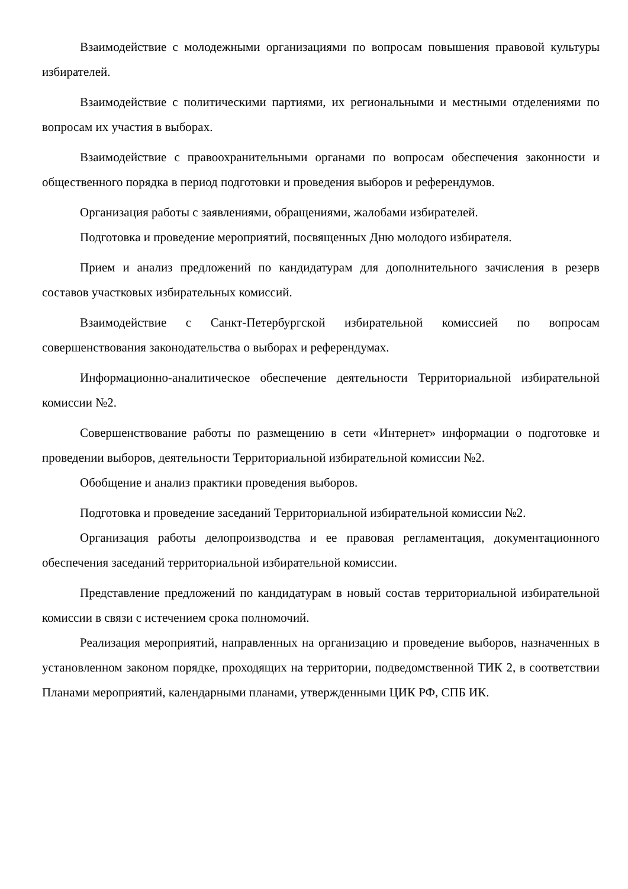Взаимодействие с молодежными организациями по вопросам повышения правовой культуры избирателей.
Взаимодействие с политическими партиями, их региональными и местными отделениями по вопросам их участия в выборах.
Взаимодействие с правоохранительными органами по вопросам обеспечения законности и общественного порядка в период подготовки и проведения выборов и референдумов.
Организация работы с заявлениями, обращениями, жалобами избирателей.
Подготовка и проведение мероприятий, посвященных Дню молодого избирателя.
Прием и анализ предложений по кандидатурам для дополнительного зачисления в резерв составов участковых избирательных комиссий.
Взаимодействие с Санкт-Петербургской избирательной комиссией по вопросам совершенствования законодательства о выборах и референдумах.
Информационно-аналитическое обеспечение деятельности Территориальной избирательной комиссии №2.
Совершенствование работы по размещению в сети «Интернет» информации о подготовке и проведении выборов, деятельности Территориальной избирательной комиссии №2.
Обобщение и анализ практики проведения выборов.
Подготовка и проведение заседаний Территориальной избирательной комиссии №2.
Организация работы делопроизводства и ее правовая регламентация, документационного обеспечения заседаний территориальной избирательной комиссии.
Представление предложений по кандидатурам в новый состав территориальной избирательной комиссии в связи с истечением срока полномочий.
Реализация мероприятий, направленных на организацию и проведение выборов, назначенных в установленном законом порядке, проходящих на территории, подведомственной ТИК 2, в соответствии Планами мероприятий, календарными планами, утвержденными ЦИК РФ, СПБ ИК.